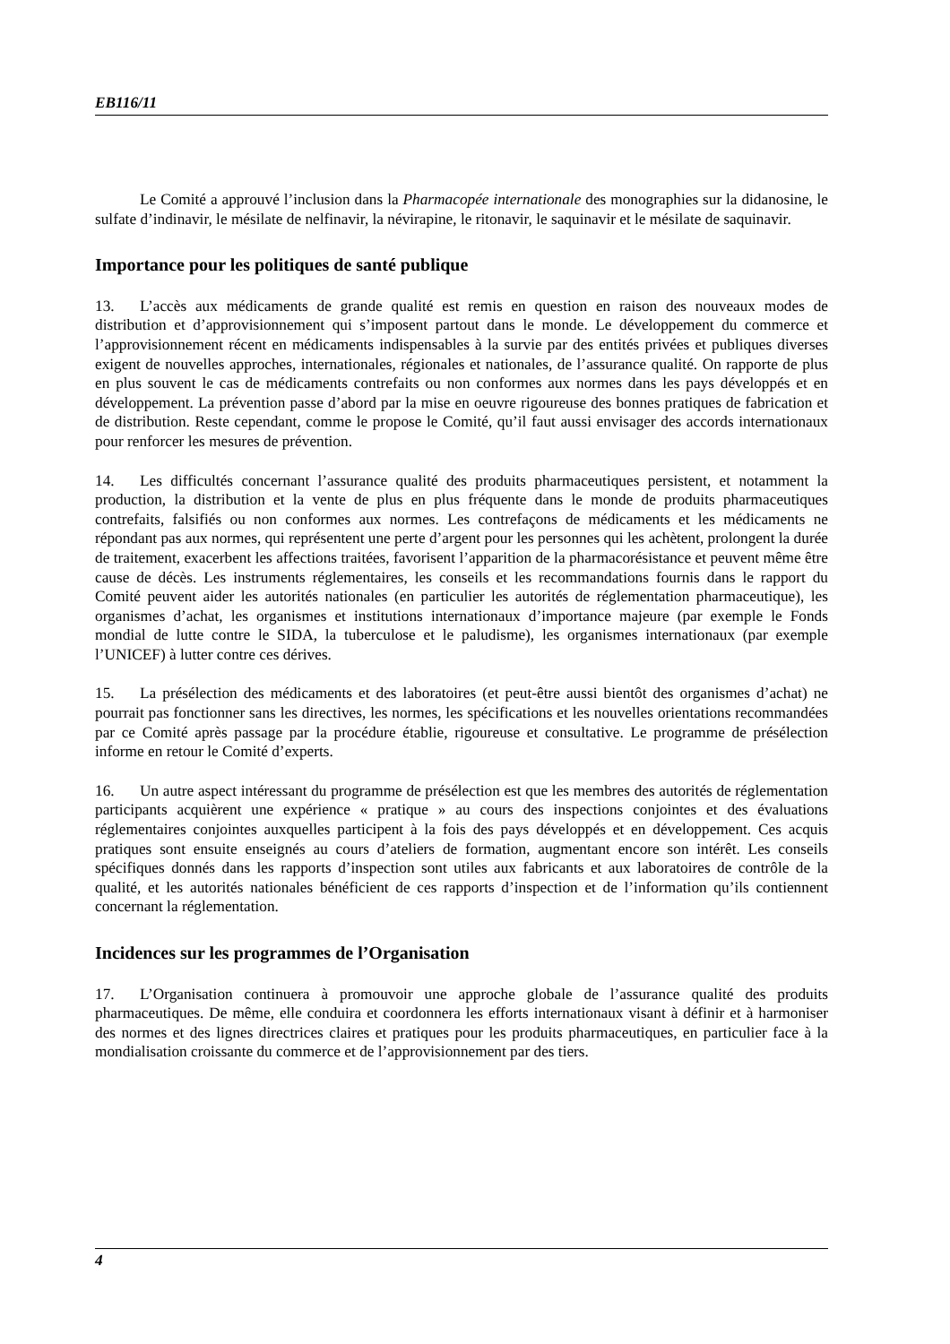EB116/11
Le Comité a approuvé l’inclusion dans la Pharmacopée internationale des monographies sur la didanosine, le sulfate d’indinavir, le mésilate de nelfinavir, la névirapine, le ritonavir, le saquinavir et le mésilate de saquinavir.
Importance pour les politiques de santé publique
13. L’accès aux médicaments de grande qualité est remis en question en raison des nouveaux modes de distribution et d’approvisionnement qui s’imposent partout dans le monde. Le développement du commerce et l’approvisionnement récent en médicaments indispensables à la survie par des entités privées et publiques diverses exigent de nouvelles approches, internationales, régionales et nationales, de l’assurance qualité. On rapporte de plus en plus souvent le cas de médicaments contrefaits ou non conformes aux normes dans les pays développés et en développement. La prévention passe d’abord par la mise en oeuvre rigoureuse des bonnes pratiques de fabrication et de distribution. Reste cependant, comme le propose le Comité, qu’il faut aussi envisager des accords internationaux pour renforcer les mesures de prévention.
14. Les difficultés concernant l’assurance qualité des produits pharmaceutiques persistent, et notamment la production, la distribution et la vente de plus en plus fréquente dans le monde de produits pharmaceutiques contrefaits, falsifiés ou non conformes aux normes. Les contrefaçons de médicaments et les médicaments ne répondant pas aux normes, qui représentent une perte d’argent pour les personnes qui les achètent, prolongent la durée de traitement, exacerbent les affections traitées, favorisent l’apparition de la pharmacorésistance et peuvent même être cause de décès. Les instruments réglementaires, les conseils et les recommandations fournis dans le rapport du Comité peuvent aider les autorités nationales (en particulier les autorités de réglementation pharmaceutique), les organismes d’achat, les organismes et institutions internationaux d’importance majeure (par exemple le Fonds mondial de lutte contre le SIDA, la tuberculose et le paludisme), les organismes internationaux (par exemple l’UNICEF) à lutter contre ces dérives.
15. La présélection des médicaments et des laboratoires (et peut-être aussi bientôt des organismes d’achat) ne pourrait pas fonctionner sans les directives, les normes, les spécifications et les nouvelles orientations recommandées par ce Comité après passage par la procédure établie, rigoureuse et consultative. Le programme de présélection informe en retour le Comité d’experts.
16. Un autre aspect intéressant du programme de présélection est que les membres des autorités de réglementation participants acquièrent une expérience « pratique » au cours des inspections conjointes et des évaluations réglementaires conjointes auxquelles participent à la fois des pays développés et en développement. Ces acquis pratiques sont ensuite enseignés au cours d’ateliers de formation, augmentant encore son intérêt. Les conseils spécifiques donnés dans les rapports d’inspection sont utiles aux fabricants et aux laboratoires de contrôle de la qualité, et les autorités nationales bénéficient de ces rapports d’inspection et de l’information qu’ils contiennent concernant la réglementation.
Incidences sur les programmes de l’Organisation
17. L’Organisation continuera à promouvoir une approche globale de l’assurance qualité des produits pharmaceutiques. De même, elle conduira et coordonnera les efforts internationaux visant à définir et à harmoniser des normes et des lignes directrices claires et pratiques pour les produits pharmaceutiques, en particulier face à la mondialisation croissante du commerce et de l’approvisionnement par des tiers.
4